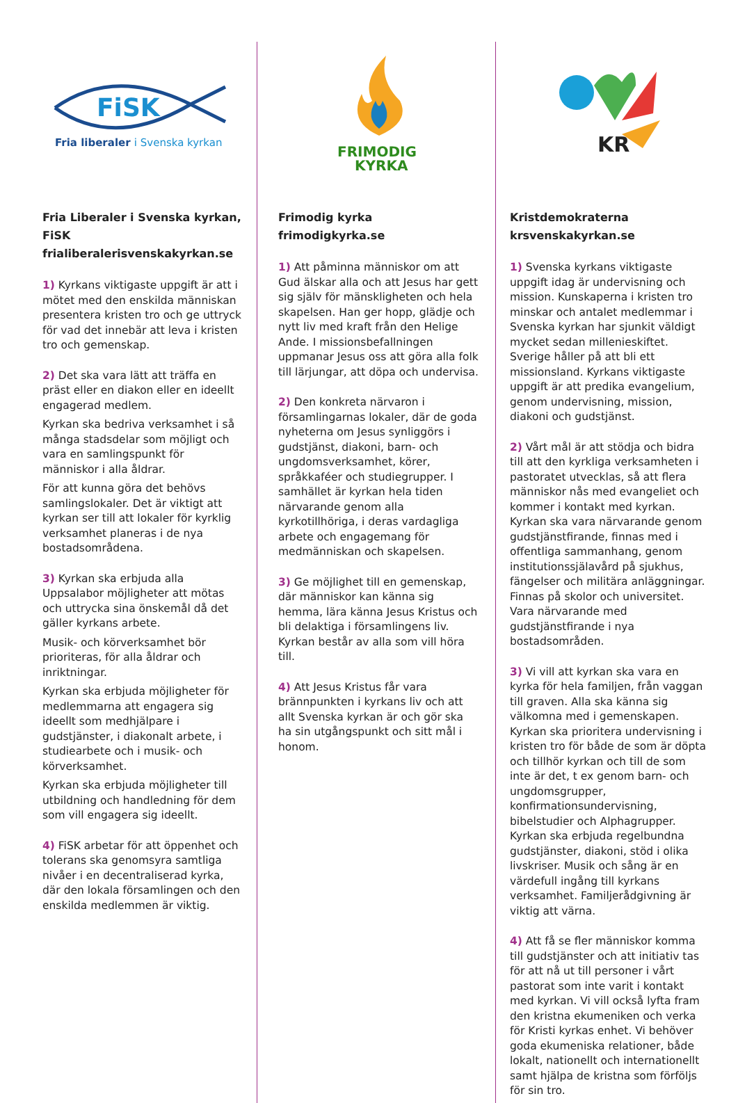FiSK
Fria liberaler i Svenska kyrkan
Fria Liberaler i Svenska kyrkan, FiSK
frialiberalerisvenskakyrkan.se
1) Kyrkans viktigaste uppgift är att i mötet med den enskilda människan presentera kristen tro och ge uttryck för vad det innebär att leva i kristen tro och gemenskap.
2) Det ska vara lätt att träffa en präst eller en diakon eller en ideellt engagerad medlem.
Kyrkan ska bedriva verksamhet i så många stadsdelar som möjligt och vara en samlingspunkt för människor i alla åldrar.
För att kunna göra det behövs samlingslokaler. Det är viktigt att kyrkan ser till att lokaler för kyrklig verksamhet planeras i de nya bostadsområdena.
3) Kyrkan ska erbjuda alla Uppsalabor möjligheter att mötas och uttrycka sina önskemål då det gäller kyrkans arbete.
Musik- och körverksamhet bör prioriteras, för alla åldrar och inriktningar.
Kyrkan ska erbjuda möjligheter för medlemmarna att engagera sig ideellt som medhjälpare i gudstjänster, i diakonalt arbete, i studiearbete och i musik- och körverksamhet.
Kyrkan ska erbjuda möjligheter till utbildning och handledning för dem som vill engagera sig ideellt.
4) FiSK arbetar för att öppenhet och tolerans ska genomsyra samtliga nivåer i en decentraliserad kyrka, där den lokala församlingen och den enskilda medlemmen är viktig.
FRIMODIG
KYRKA
Frimodig kyrka
frimodigkyrka.se
1) Att påminna människor om att Gud älskar alla och att Jesus har gett sig själv för mänskligheten och hela skapelsen. Han ger hopp, glädje och nytt liv med kraft från den Helige Ande. I missionsbefallningen uppmanar Jesus oss att göra alla folk till lärjungar, att döpa och undervisa.
2) Den konkreta närvaron i församlingarnas lokaler, där de goda nyheterna om Jesus synliggörs i gudstjänst, diakoni, barn- och ungdomsverksamhet, körer, språkkaféer och studiegrupper. I samhället är kyrkan hela tiden närvarande genom alla kyrkotillhöriga, i deras vardagliga arbete och engagemang för medmänniskan och skapelsen.
3) Ge möjlighet till en gemenskap, där människor kan känna sig hemma, lära känna Jesus Kristus och bli delaktiga i församlingens liv. Kyrkan består av alla som vill höra till.
4) Att Jesus Kristus får vara brännpunkten i kyrkans liv och att allt Svenska kyrkan är och gör ska ha sin utgångspunkt och sitt mål i honom.
KR
Kristdemokraterna
krsvenskakyrkan.se
1) Svenska kyrkans viktigaste uppgift idag är undervisning och mission. Kunskaperna i kristen tro minskar och antalet medlemmar i Svenska kyrkan har sjunkit väldigt mycket sedan millenieskiftet. Sverige håller på att bli ett missionsland. Kyrkans viktigaste uppgift är att predika evangelium, genom undervisning, mission, diakoni och gudstjänst.
2) Vårt mål är att stödja och bidra till att den kyrkliga verksamheten i pastoratet utvecklas, så att flera människor nås med evangeliet och kommer i kontakt med kyrkan. Kyrkan ska vara närvarande genom gudstjänstfirande, finnas med i offentliga sammanhang, genom institutionssjälavård på sjukhus, fängelser och militära anläggningar. Finnas på skolor och universitet. Vara närvarande med gudstjänstfirande i nya bostadsområden.
3) Vi vill att kyrkan ska vara en kyrka för hela familjen, från vaggan till graven. Alla ska känna sig välkomna med i gemenskapen. Kyrkan ska prioritera undervisning i kristen tro för både de som är döpta och tillhör kyrkan och till de som inte är det, t ex genom barn- och ungdomsgrupper, konfirmationsundervisning, bibelstudier och Alphagrupper. Kyrkan ska erbjuda regelbundna gudstjänster, diakoni, stöd i olika livskriser. Musik och sång är en värdefull ingång till kyrkans verksamhet. Familjerådgivning är viktig att värna.
4) Att få se fler människor komma till gudstjänster och att initiativ tas för att nå ut till personer i vårt pastorat som inte varit i kontakt med kyrkan. Vi vill också lyfta fram den kristna ekumeniken och verka för Kristi kyrkas enhet. Vi behöver goda ekumeniska relationer, både lokalt, nationellt och internationellt samt hjälpa de kristna som förföljs för sin tro.